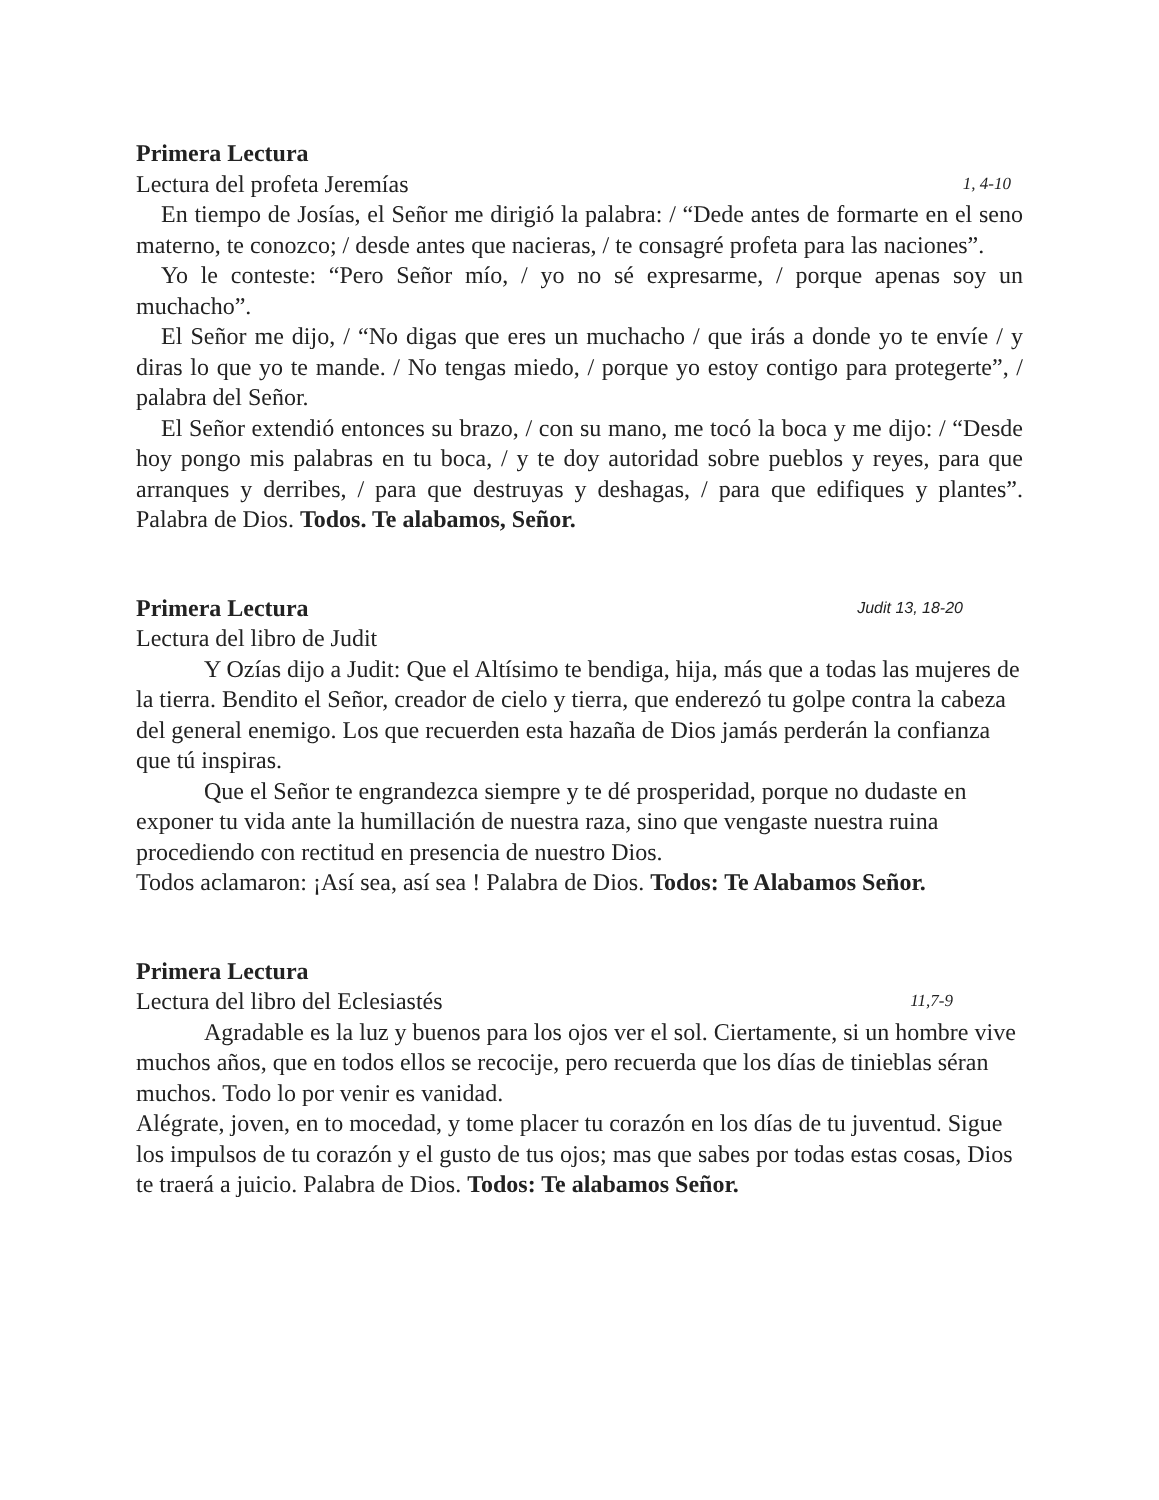Primera Lectura
Lectura del profeta Jeremías 1, 4-10
En tiempo de Josías, el Señor me dirigió la palabra: / “Dede antes de formarte en el seno materno, te conozco; / desde antes que nacieras, / te consagré profeta para las naciones”.
Yo le conteste: “Pero Señor mío, / yo no sé expresarme, / porque apenas soy un muchacho”.
El Señor me dijo, / “No digas que eres un muchacho / que irás a donde yo te envíe / y diras lo que yo te mande. / No tengas miedo, / porque yo estoy contigo para protegerte”, / palabra del Señor.
El Señor extendió entonces su brazo, / con su mano, me tocó la boca y me dijo: / “Desde hoy pongo mis palabras en tu boca, / y te doy autoridad sobre pueblos y reyes, para que arranques y derribes, / para que destruyas y deshagas, / para que edifiques y plantes”. Palabra de Dios. Todos. Te alabamos, Señor.
Primera Lectura Judit 13, 18-20
Lectura del libro de Judit
Y Ozías dijo a Judit: Que el Altísimo te bendiga, hija, más que a todas las mujeres de la tierra. Bendito el Señor, creador de cielo y tierra, que enderezó tu golpe contra la cabeza del general enemigo. Los que recuerden esta hazaña de Dios jamás perderán la confianza que tú inspiras.
Que el Señor te engrandezca siempre y te dé prosperidad, porque no dudaste en exponer tu vida ante la humillación de nuestra raza, sino que vengaste nuestra ruina procediendo con rectitud en presencia de nuestro Dios.
Todos aclamaron: ¡Así sea, así sea ! Palabra de Dios. Todos: Te Alabamos Señor.
Primera Lectura
Lectura del libro del Eclesiastés 11,7-9
Agradable es la luz y buenos para los ojos ver el sol. Ciertamente, si un hombre vive muchos años, que en todos ellos se recocije, pero recuerda que los días de tinieblas séran muchos. Todo lo por venir es vanidad.
Alégrate, joven, en to mocedad, y tome placer tu corazón en los días de tu juventud. Sigue los impulsos de tu corazón y el gusto de tus ojos; mas que sabes por todas estas cosas, Dios te traerá a juicio. Palabra de Dios. Todos: Te alabamos Señor.